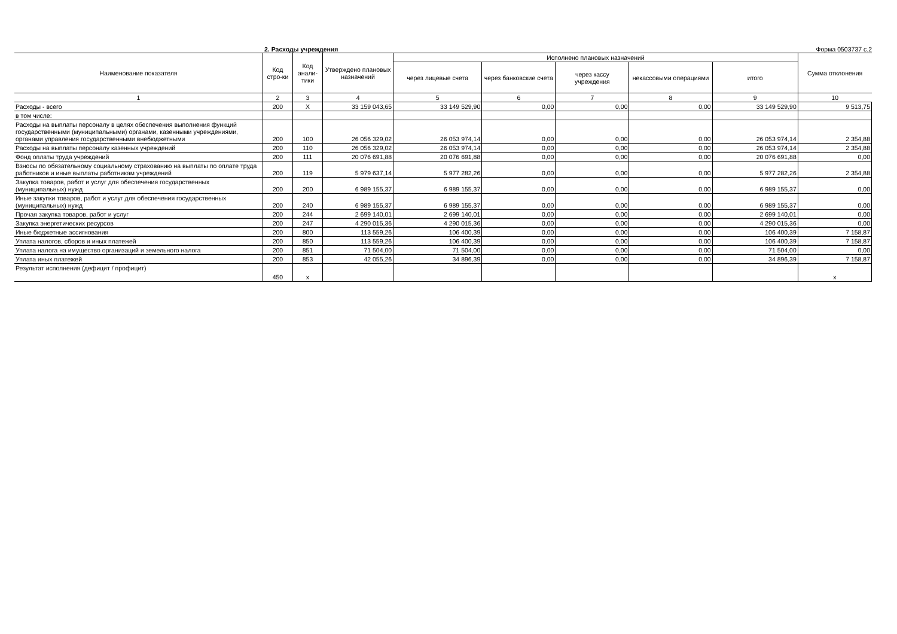2. Расходы учреждения Форма 0503737 с.2
| Наименование показателя | Код стро-ки | Код анали-тики | Утверждено плановых назначений | Исполнено плановых назначений | | | | | Сумма отклонения |
| --- | --- | --- | --- | --- | --- | --- | --- | --- | --- |
| | | | | через лицевые счета | через банковские счета | через кассу учреждения | некассовыми операциями | итого | |
| 1 | 2 | 3 | 4 | 5 | 6 | 7 | 8 | 9 | 10 |
| Расходы - всего | 200 | X | 33 159 043,65 | 33 149 529,90 | 0,00 | 0,00 | 0,00 | 33 149 529,90 | 9 513,75 |
| в том числе: | | | | | | | | | |
| Расходы на выплаты персоналу в целях обеспечения выполнения функций государственными (муниципальными) органами, казенными учреждениями, органами управления государственными внебюджетными | 200 | 100 | 26 056 329,02 | 26 053 974,14 | 0,00 | 0,00 | 0,00 | 26 053 974,14 | 2 354,88 |
| Расходы на выплаты персоналу казенных учреждений | 200 | 110 | 26 056 329,02 | 26 053 974,14 | 0,00 | 0,00 | 0,00 | 26 053 974,14 | 2 354,88 |
| Фонд оплаты труда учреждений | 200 | 111 | 20 076 691,88 | 20 076 691,88 | 0,00 | 0,00 | 0,00 | 20 076 691,88 | 0,00 |
| Взносы по обязательному социальному страхованию на выплаты по оплате труда работников и иные выплаты работникам учреждений | 200 | 119 | 5 979 637,14 | 5 977 282,26 | 0,00 | 0,00 | 0,00 | 5 977 282,26 | 2 354,88 |
| Закупка товаров, работ и услуг для обеспечения государственных (муниципальных) нужд | 200 | 200 | 6 989 155,37 | 6 989 155,37 | 0,00 | 0,00 | 0,00 | 6 989 155,37 | 0,00 |
| Иные закупки товаров, работ и услуг для обеспечения государственных (муниципальных) нужд | 200 | 240 | 6 989 155,37 | 6 989 155,37 | 0,00 | 0,00 | 0,00 | 6 989 155,37 | 0,00 |
| Прочая закупка товаров, работ и услуг | 200 | 244 | 2 699 140,01 | 2 699 140,01 | 0,00 | 0,00 | 0,00 | 2 699 140,01 | 0,00 |
| Закупка энергетических ресурсов | 200 | 247 | 4 290 015,36 | 4 290 015,36 | 0,00 | 0,00 | 0,00 | 4 290 015,36 | 0,00 |
| Иные бюджетные ассигнования | 200 | 800 | 113 559,26 | 106 400,39 | 0,00 | 0,00 | 0,00 | 106 400,39 | 7 158,87 |
| Уплата налогов, сборов и иных платежей | 200 | 850 | 113 559,26 | 106 400,39 | 0,00 | 0,00 | 0,00 | 106 400,39 | 7 158,87 |
| Уплата налога на имущество организаций и земельного налога | 200 | 851 | 71 504,00 | 71 504,00 | 0,00 | 0,00 | 0,00 | 71 504,00 | 0,00 |
| Уплата иных платежей | 200 | 853 | 42 055,26 | 34 896,39 | 0,00 | 0,00 | 0,00 | 34 896,39 | 7 158,87 |
| Результат исполнения (дефицит / профицит) | 450 | x | | | | | | | x |